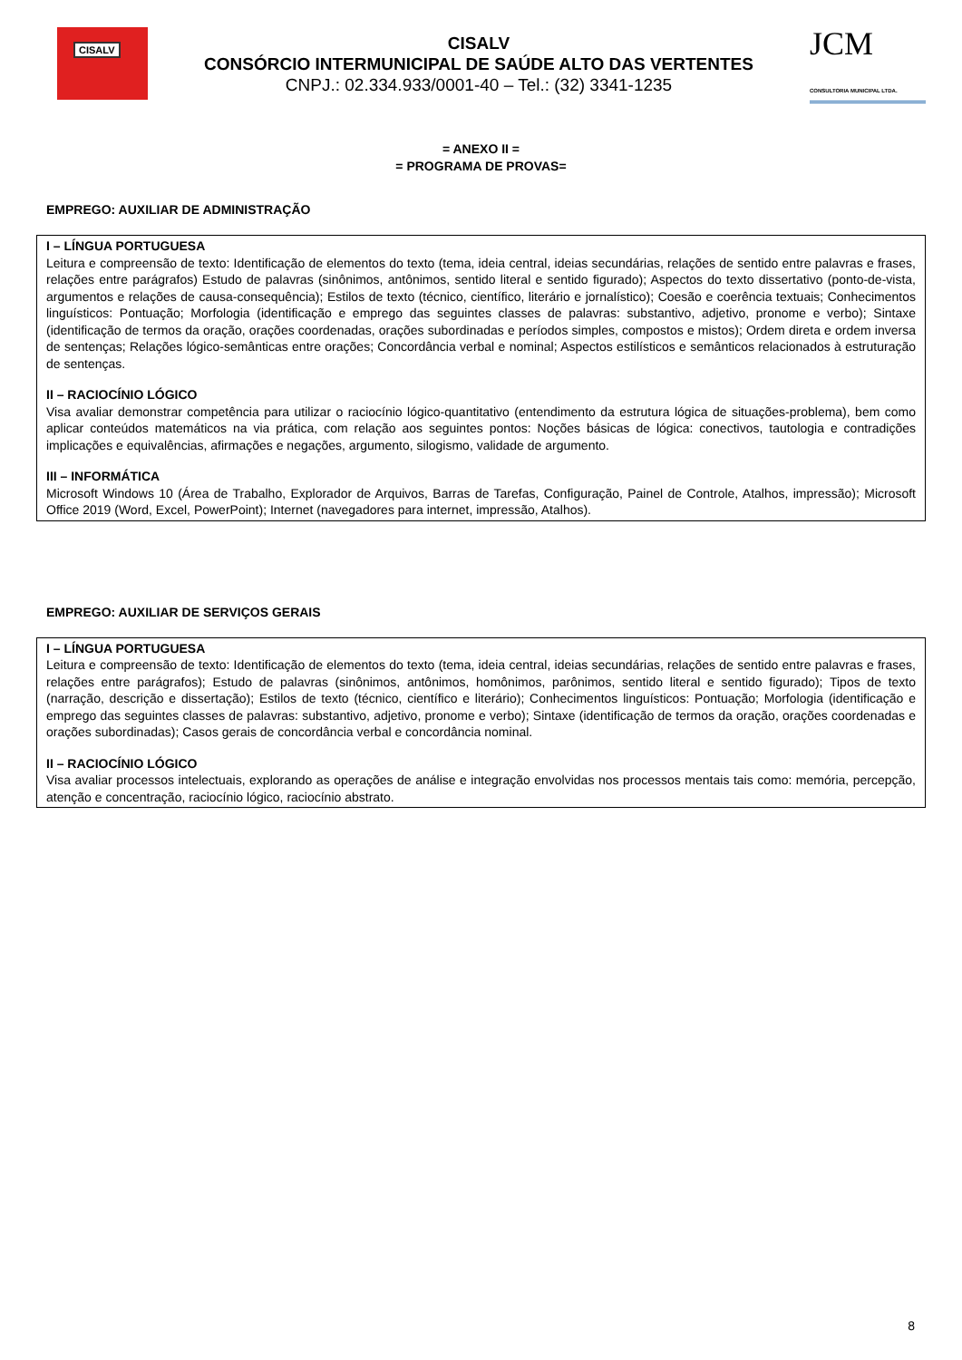CISALV
CISALV
CONSÓRCIO INTERMUNICIPAL DE SAÚDE ALTO DAS VERTENTES
CNPJ.: 02.334.933/0001-40 – Tel.: (32) 3341-1235
JCM
CONSULTORIA MUNICIPAL LTDA.
= ANEXO II =
= PROGRAMA DE PROVAS=
EMPREGO: AUXILIAR DE ADMINISTRAÇÃO
I – LÍNGUA PORTUGUESA
Leitura e compreensão de texto: Identificação de elementos do texto (tema, ideia central, ideias secundárias, relações de sentido entre palavras e frases, relações entre parágrafos) Estudo de palavras (sinônimos, antônimos, sentido literal e sentido figurado); Aspectos do texto dissertativo (ponto-de-vista, argumentos e relações de causa-consequência); Estilos de texto (técnico, científico, literário e jornalístico); Coesão e coerência textuais; Conhecimentos linguísticos: Pontuação; Morfologia (identificação e emprego das seguintes classes de palavras: substantivo, adjetivo, pronome e verbo); Sintaxe (identificação de termos da oração, orações coordenadas, orações subordinadas e períodos simples, compostos e mistos); Ordem direta e ordem inversa de sentenças; Relações lógico-semânticas entre orações; Concordância verbal e nominal; Aspectos estilísticos e semânticos relacionados à estruturação de sentenças.
II – RACIOCÍNIO LÓGICO
Visa avaliar demonstrar competência para utilizar o raciocínio lógico-quantitativo (entendimento da estrutura lógica de situações-problema), bem como aplicar conteúdos matemáticos na via prática, com relação aos seguintes pontos: Noções básicas de lógica: conectivos, tautologia e contradições implicações e equivalências, afirmações e negações, argumento, silogismo, validade de argumento.
III – INFORMÁTICA
Microsoft Windows 10 (Área de Trabalho, Explorador de Arquivos, Barras de Tarefas, Configuração, Painel de Controle, Atalhos, impressão); Microsoft Office 2019 (Word, Excel, PowerPoint); Internet (navegadores para internet, impressão, Atalhos).
EMPREGO: AUXILIAR DE SERVIÇOS GERAIS
I – LÍNGUA PORTUGUESA
Leitura e compreensão de texto: Identificação de elementos do texto (tema, ideia central, ideias secundárias, relações de sentido entre palavras e frases, relações entre parágrafos); Estudo de palavras (sinônimos, antônimos, homônimos, parônimos, sentido literal e sentido figurado); Tipos de texto (narração, descrição e dissertação); Estilos de texto (técnico, científico e literário); Conhecimentos linguísticos: Pontuação; Morfologia (identificação e emprego das seguintes classes de palavras: substantivo, adjetivo, pronome e verbo); Sintaxe (identificação de termos da oração, orações coordenadas e orações subordinadas); Casos gerais de concordância verbal e concordância nominal.
II – RACIOCÍNIO LÓGICO
Visa avaliar processos intelectuais, explorando as operações de análise e integração envolvidas nos processos mentais tais como: memória, percepção, atenção e concentração, raciocínio lógico, raciocínio abstrato.
8